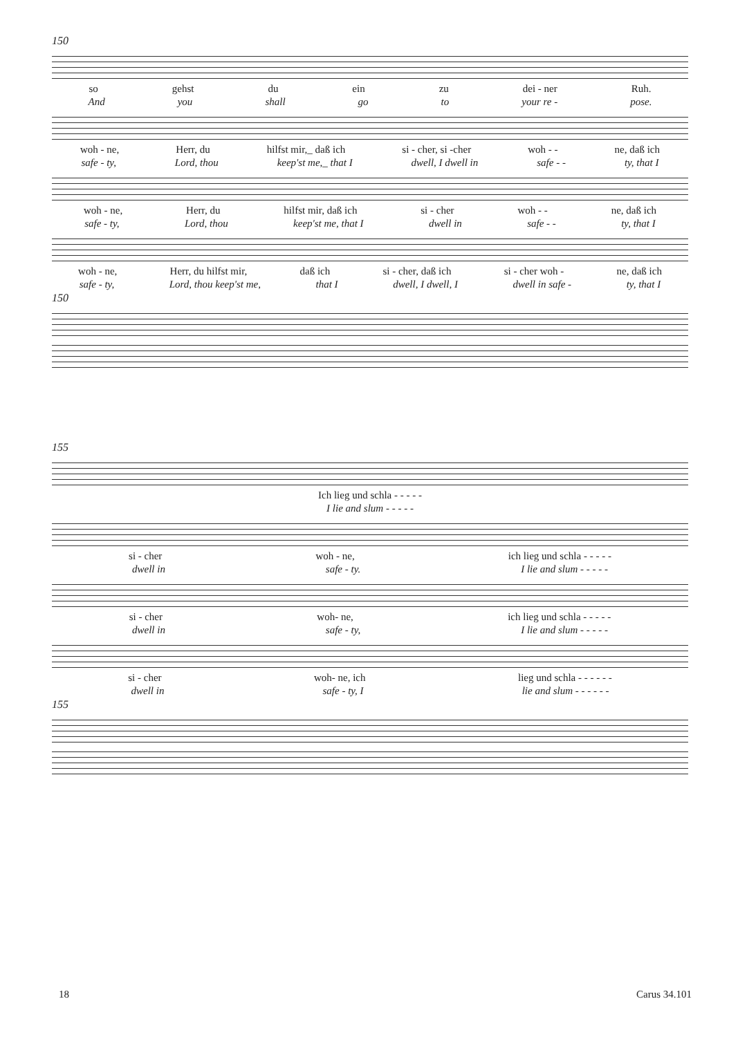150
so gehst du ein zu dei - ner Ruh.
And you shall go to your re - pose.
woh - ne, Herr, du hilfst mir,_ daß ich si - cher, si -cher woh - - ne, daß ich
safe - ty, Lord, thou keep'st me,_ that I dwell, I dwell in safe - - ty, that I
woh - ne, Herr, du hilfst mir, daß ich si - cher woh - - ne, daß ich
safe - ty, Lord, thou keep'st me, that I dwell in safe - - ty, that I
woh - ne, Herr, du hilfst mir, daß ich si - cher, daß ich si - cher woh - ne, daß ich
safe - ty, Lord, thou keep'st me, that I dwell, I dwell, I dwell in safe - ty, that I
150
155
Ich lieg und schla - - - - -
I lie and slum - - - - -
si - cher woh - ne, ich lieg und schla - - - - -
dwell in safe - ty. I lie and slum - - - - -
si - cher woh- ne, ich lieg und schla - - - - -
dwell in safe - ty, I lie and slum - - - - -
si - cher woh- ne, ich lieg und schla - - - - - -
dwell in safe - ty, I lie and slum - - - - - -
155
18 Carus 34.101